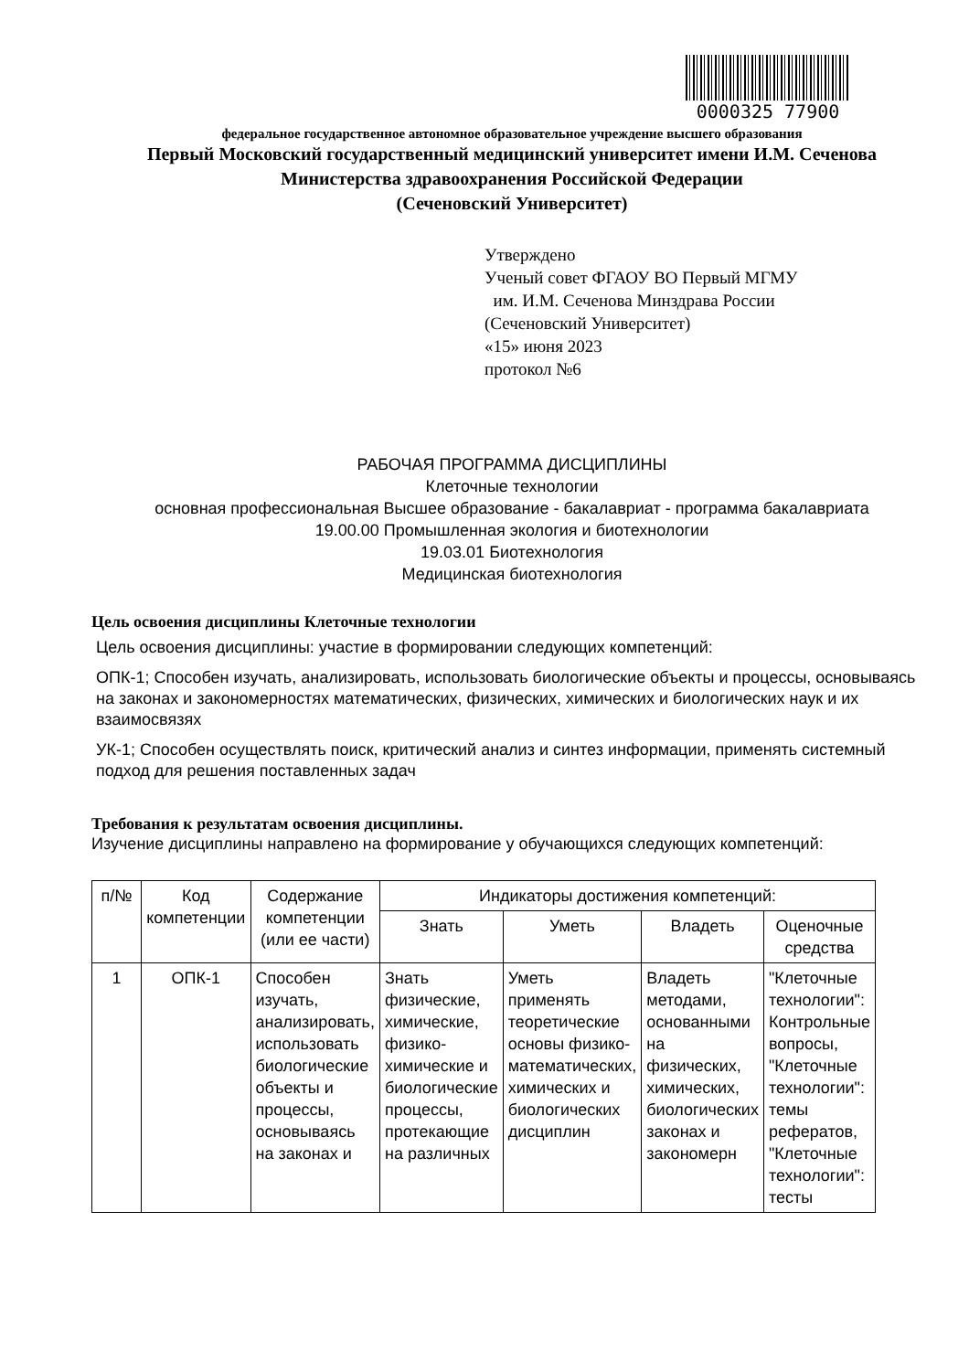0000325 77900
федеральное государственное автономное образовательное учреждение высшего образования
Первый Московский государственный медицинский университет имени И.М. Сеченова
Министерства здравоохранения Российской Федерации
(Сеченовский Университет)
Утверждено
Ученый совет ФГАОУ ВО Первый МГМУ
им. И.М. Сеченова Минздрава России
(Сеченовский Университет)
«15» июня 2023
протокол №6
РАБОЧАЯ ПРОГРАММА ДИСЦИПЛИНЫ
Клеточные технологии
основная профессиональная Высшее образование - бакалавриат - программа бакалавриата
19.00.00 Промышленная экология и биотехнологии
19.03.01 Биотехнология
Медицинская биотехнология
Цель освоения дисциплины Клеточные технологии
Цель освоения дисциплины: участие в формировании следующих компетенций:
ОПК-1; Способен изучать, анализировать, использовать биологические объекты и процессы, основываясь на законах и закономерностях математических, физических, химических и биологических наук и их взаимосвязях
УК-1; Способен осуществлять поиск, критический анализ и синтез информации, применять системный подход для решения поставленных задач
Требования к результатам освоения дисциплины.
Изучение дисциплины направлено на формирование у обучающихся следующих компетенций:
| п/№ | Код компетенции | Содержание компетенции (или ее части) | Индикаторы достижения компетенций: | | | |
| --- | --- | --- | --- | --- | --- | --- |
| | | | Знать | Уметь | Владеть | Оценочные средства |
| 1 | ОПК-1 | Способен изучать, анализировать, использовать биологические объекты и процессы, основываясь на законах и | Знать физические, химические, физико-химические и биологические процессы, протекающие на различных | Уметь применять теоретические основы физико-математических, химических и биологических дисциплин | Владеть методами, основанными на физических, химических, биологических законах и закономерн | "Клеточные технологии": Контрольные вопросы, "Клеточные технологии": темы рефератов, "Клеточные технологии": тесты |